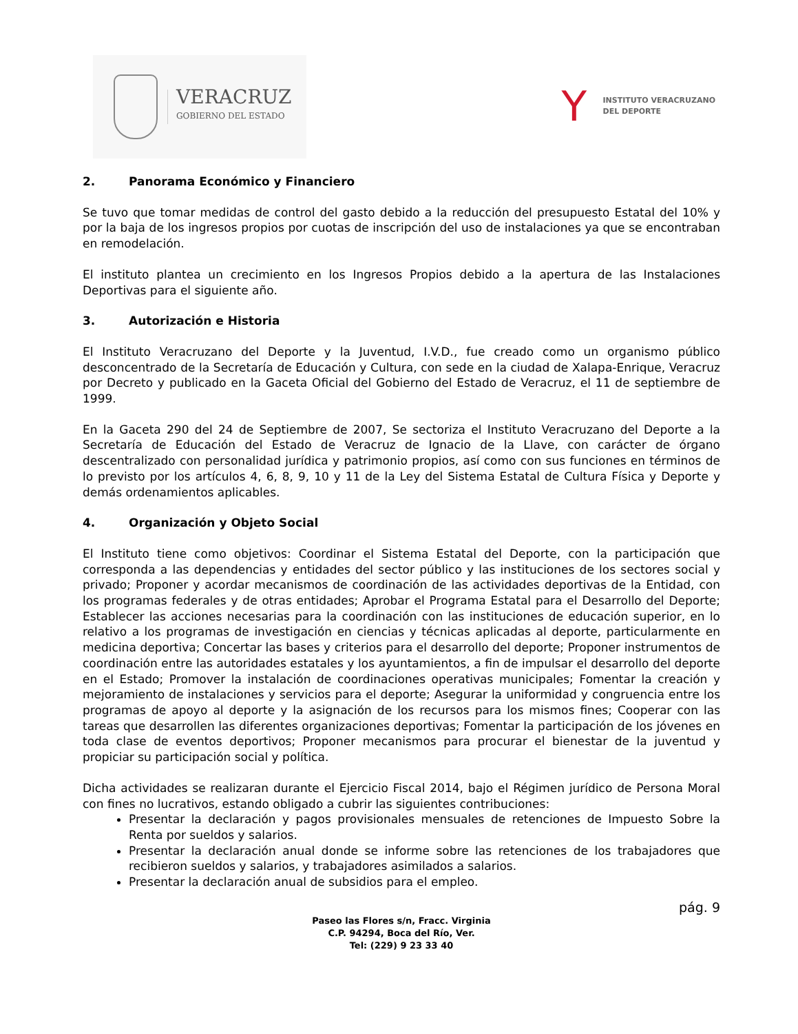VERACRUZ
GOBIERNO DEL ESTADO
Y
INSTITUTO VERACRUZANO
DEL DEPORTE
2. Panorama Económico y Financiero
Se tuvo que tomar medidas de control del gasto debido a la reducción del presupuesto Estatal del 10% y por la baja de los ingresos propios por cuotas de inscripción del uso de instalaciones ya que se encontraban en remodelación.
El instituto plantea un crecimiento en los Ingresos Propios debido a la apertura de las Instalaciones Deportivas para el siguiente año.
3. Autorización e Historia
El Instituto Veracruzano del Deporte y la Juventud, I.V.D., fue creado como un organismo público desconcentrado de la Secretaría de Educación y Cultura, con sede en la ciudad de Xalapa-Enrique, Veracruz por Decreto y publicado en la Gaceta Oficial del Gobierno del Estado de Veracruz, el 11 de septiembre de 1999.
En la Gaceta 290 del 24 de Septiembre de 2007, Se sectoriza el Instituto Veracruzano del Deporte a la Secretaría de Educación del Estado de Veracruz de Ignacio de la Llave, con carácter de órgano descentralizado con personalidad jurídica y patrimonio propios, así como con sus funciones en términos de lo previsto por los artículos 4, 6, 8, 9, 10 y 11 de la Ley del Sistema Estatal de Cultura Física y Deporte y demás ordenamientos aplicables.
4. Organización y Objeto Social
El Instituto tiene como objetivos: Coordinar el Sistema Estatal del Deporte, con la participación que corresponda a las dependencias y entidades del sector público y las instituciones de los sectores social y privado; Proponer y acordar mecanismos de coordinación de las actividades deportivas de la Entidad, con los programas federales y de otras entidades; Aprobar el Programa Estatal para el Desarrollo del Deporte; Establecer las acciones necesarias para la coordinación con las instituciones de educación superior, en lo relativo a los programas de investigación en ciencias y técnicas aplicadas al deporte, particularmente en medicina deportiva; Concertar las bases y criterios para el desarrollo del deporte; Proponer instrumentos de coordinación entre las autoridades estatales y los ayuntamientos, a fin de impulsar el desarrollo del deporte en el Estado; Promover la instalación de coordinaciones operativas municipales; Fomentar la creación y mejoramiento de instalaciones y servicios para el deporte; Asegurar la uniformidad y congruencia entre los programas de apoyo al deporte y la asignación de los recursos para los mismos fines; Cooperar con las tareas que desarrollen las diferentes organizaciones deportivas; Fomentar la participación de los jóvenes en toda clase de eventos deportivos; Proponer mecanismos para procurar el bienestar de la juventud y propiciar su participación social y política.
Dicha actividades se realizaran durante el Ejercicio Fiscal 2014, bajo el Régimen jurídico de Persona Moral con fines no lucrativos, estando obligado a cubrir las siguientes contribuciones:
Presentar la declaración y pagos provisionales mensuales de retenciones de Impuesto Sobre la Renta por sueldos y salarios.
Presentar la declaración anual donde se informe sobre las retenciones de los trabajadores que recibieron sueldos y salarios, y trabajadores asimilados a salarios.
Presentar la declaración anual de subsidios para el empleo.
pág. 9
Paseo las Flores s/n, Fracc. Virginia
C.P. 94294, Boca del Río, Ver.
Tel: (229) 9 23 33 40